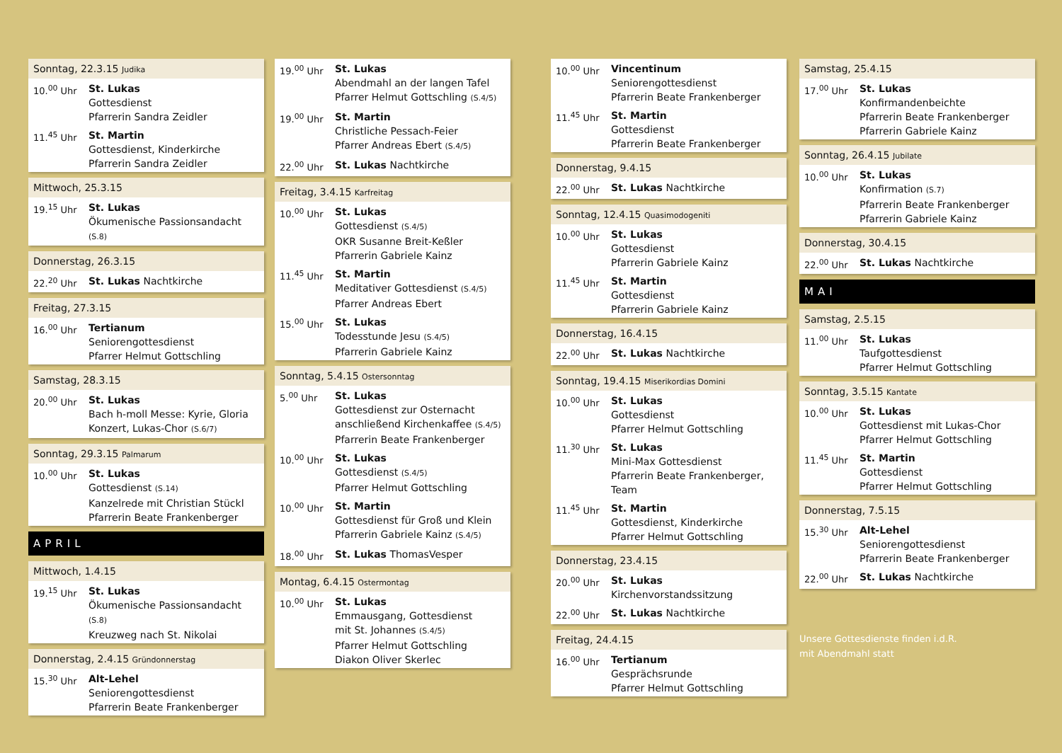Sonntag, 22.3.15 Judika
10.<sup>00</sup> Uhr St. Lukas
Gottesdienst
Pfarrerin Sandra Zeidler
11.<sup>45</sup> Uhr St. Martin
Gottesdienst, Kinderkirche
Pfarrerin Sandra Zeidler
Mittwoch, 25.3.15
19.<sup>15</sup> Uhr St. Lukas
Ökumenische Passionsandacht (S.8)
Donnerstag, 26.3.15
22.<sup>20</sup> Uhr St. Lukas Nachtkirche
Freitag, 27.3.15
16.<sup>00</sup> Uhr Tertianum
Seniorengottesdienst
Pfarrer Helmut Gottschling
Samstag, 28.3.15
20.<sup>00</sup> Uhr St. Lukas
Bach h-moll Messe: Kyrie, Gloria
Konzert, Lukas-Chor (S.6/7)
Sonntag, 29.3.15 Palmarum
10.<sup>00</sup> Uhr St. Lukas
Gottesdienst (S.14)
Kanzelrede mit Christian Stückl
Pfarrerin Beate Frankenberger
APRIL
Mittwoch, 1.4.15
19.<sup>15</sup> Uhr St. Lukas
Ökumenische Passionsandacht (S.8)
Kreuzweg nach St. Nikolai
Donnerstag, 2.4.15 Gründonnerstag
15.<sup>30</sup> Uhr Alt-Lehel
Seniorengottesdienst
Pfarrerin Beate Frankenberger
19.<sup>00</sup> Uhr St. Lukas
Abendmahl an der langen Tafel
Pfarrer Helmut Gottschling (S.4/5)
19.<sup>00</sup> Uhr St. Martin
Christliche Pessach-Feier
Pfarrer Andreas Ebert (S.4/5)
22.<sup>00</sup> Uhr St. Lukas Nachtkirche
Freitag, 3.4.15 Karfreitag
10.<sup>00</sup> Uhr St. Lukas
Gottesdienst (S.4/5)
OKR Susanne Breit-Keßler
Pfarrerin Gabriele Kainz
11.<sup>45</sup> Uhr St. Martin
Meditativer Gottesdienst (S.4/5)
Pfarrer Andreas Ebert
15.<sup>00</sup> Uhr St. Lukas
Todesstunde Jesu (S.4/5)
Pfarrerin Gabriele Kainz
Sonntag, 5.4.15 Ostersonntag
5.<sup>00</sup> Uhr St. Lukas
Gottesdienst zur Osternacht
anschließend Kirchenkaffee (S.4/5)
Pfarrerin Beate Frankenberger
10.<sup>00</sup> Uhr St. Lukas
Gottesdienst (S.4/5)
Pfarrer Helmut Gottschling
10.<sup>00</sup> Uhr St. Martin
Gottesdienst für Groß und Klein
Pfarrerin Gabriele Kainz (S.4/5)
18.<sup>00</sup> Uhr St. Lukas ThomasVesper
Montag, 6.4.15 Ostermontag
10.<sup>00</sup> Uhr St. Lukas
Emmausgang, Gottesdienst
mit St. Johannes (S.4/5)
Pfarrer Helmut Gottschling
Diakon Oliver Skerlec
10.<sup>00</sup> Uhr Vincentinum
Seniorengottesdienst
Pfarrerin Beate Frankenberger
11.<sup>45</sup> Uhr St. Martin
Gottesdienst
Pfarrerin Beate Frankenberger
Donnerstag, 9.4.15
22.<sup>00</sup> Uhr St. Lukas Nachtkirche
Sonntag, 12.4.15 Quasimodogeniti
10.<sup>00</sup> Uhr St. Lukas
Gottesdienst
Pfarrerin Gabriele Kainz
11.<sup>45</sup> Uhr St. Martin
Gottesdienst
Pfarrerin Gabriele Kainz
Donnerstag, 16.4.15
22.<sup>00</sup> Uhr St. Lukas Nachtkirche
Sonntag, 19.4.15 Miserikordias Domini
10.<sup>00</sup> Uhr St. Lukas
Gottesdienst
Pfarrer Helmut Gottschling
11.<sup>30</sup> Uhr St. Lukas
Mini-Max Gottesdienst
Pfarrerin Beate Frankenberger, Team
11.<sup>45</sup> Uhr St. Martin
Gottesdienst, Kinderkirche
Pfarrer Helmut Gottschling
Donnerstag, 23.4.15
20.<sup>00</sup> Uhr St. Lukas Kirchenvorstandssitzung
22.<sup>00</sup> Uhr St. Lukas Nachtkirche
Freitag, 24.4.15
16.<sup>00</sup> Uhr Tertianum
Gesprächsrunde
Pfarrer Helmut Gottschling
Samstag, 25.4.15
17.<sup>00</sup> Uhr St. Lukas
Konfirmandenbeichte
Pfarrerin Beate Frankenberger
Pfarrerin Gabriele Kainz
Sonntag, 26.4.15 Jubilate
10.<sup>00</sup> Uhr St. Lukas
Konfirmation (S.7)
Pfarrerin Beate Frankenberger
Pfarrerin Gabriele Kainz
Donnerstag, 30.4.15
22.<sup>00</sup> Uhr St. Lukas Nachtkirche
MAI
Samstag, 2.5.15
11.<sup>00</sup> Uhr St. Lukas
Taufgottesdienst
Pfarrer Helmut Gottschling
Sonntag, 3.5.15 Kantate
10.<sup>00</sup> Uhr St. Lukas
Gottesdienst mit Lukas-Chor
Pfarrer Helmut Gottschling
11.<sup>45</sup> Uhr St. Martin
Gottesdienst
Pfarrer Helmut Gottschling
Donnerstag, 7.5.15
15.<sup>30</sup> Uhr Alt-Lehel
Seniorengottesdienst
Pfarrerin Beate Frankenberger
22.<sup>00</sup> Uhr St. Lukas Nachtkirche
Unsere Gottesdienste finden i.d.R.
mit Abendmahl statt